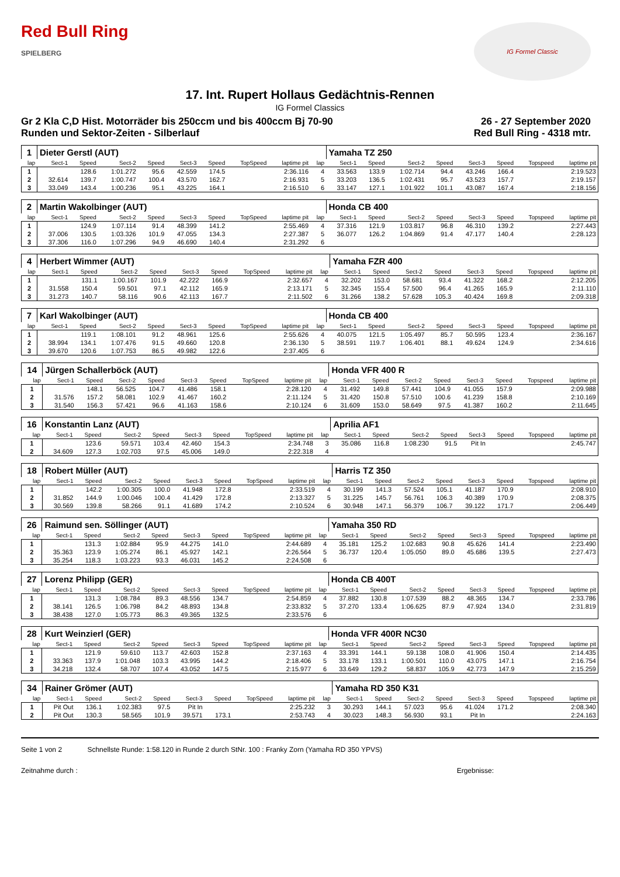Red Bull Ring
SPIELBERG
IG Formel Classic
17. Int. Rupert Hollaus Gedächtnis-Rennen
IG Formel Classics
Gr 2 Kla C,D Hist. Motorräder bis 250ccm und bis 400ccm Bj 70-90 26 - 27 September 2020
Runden und Sektor-Zeiten - Silberlauf Red Bull Ring - 4318 mtr.
| 1 | Dieter Gerstl (AUT) | | | | | | | | | Yamaha TZ 250 | | | | | | | |
| lap | Sect-1 | Speed | Sect-2 | Speed | Sect-3 | Speed | TopSpeed | laptime pit | lap | Sect-1 | Speed | Sect-2 | Speed | Sect-3 | Speed | Topspeed | laptime pit |
| 1 | | 128.6 | 1:01.272 | 95.6 | 42.559 | 174.5 | | 2:36.116 | 4 | 33.563 | 133.9 | 1:02.714 | 94.4 | 43.246 | 166.4 | | 2:19.523 |
| 2 | 32.614 | 139.7 | 1:00.747 | 100.4 | 43.570 | 162.7 | | 2:16.931 | 5 | 33.203 | 136.5 | 1:02.431 | 95.7 | 43.523 | 157.7 | | 2:19.157 |
| 3 | 33.049 | 143.4 | 1:00.236 | 95.1 | 43.225 | 164.1 | | 2:16.510 | 6 | 33.147 | 127.1 | 1:01.922 | 101.1 | 43.087 | 167.4 | | 2:18.156 |
| 2 | Martin Wakolbinger (AUT) | | | | | | | | | Honda CB 400 | | | | | | | |
| lap | Sect-1 | Speed | Sect-2 | Speed | Sect-3 | Speed | TopSpeed | laptime pit | lap | Sect-1 | Speed | Sect-2 | Speed | Sect-3 | Speed | Topspeed | laptime pit |
| 1 | | 124.9 | 1:07.114 | 91.4 | 48.399 | 141.2 | | 2:55.469 | 4 | 37.316 | 121.9 | 1:03.817 | 96.8 | 46.310 | 139.2 | | 2:27.443 |
| 2 | 37.006 | 130.5 | 1:03.326 | 101.9 | 47.055 | 134.3 | | 2:27.387 | 5 | 36.077 | 126.2 | 1:04.869 | 91.4 | 47.177 | 140.4 | | 2:28.123 |
| 3 | 37.306 | 116.0 | 1:07.296 | 94.9 | 46.690 | 140.4 | | 2:31.292 | 6 | | | | | | | | |
| 4 | Herbert Wimmer (AUT) | | | | | | | | | Yamaha FZR 400 | | | | | | | |
| lap | Sect-1 | Speed | Sect-2 | Speed | Sect-3 | Speed | TopSpeed | laptime pit | lap | Sect-1 | Speed | Sect-2 | Speed | Sect-3 | Speed | Topspeed | laptime pit |
| 1 | | 131.1 | 1:00.167 | 101.9 | 42.222 | 166.9 | | 2:32.657 | 4 | 32.202 | 153.0 | 58.681 | 93.4 | 41.322 | 168.2 | | 2:12.205 |
| 2 | 31.558 | 150.4 | 59.501 | 97.1 | 42.112 | 165.9 | | 2:13.171 | 5 | 32.345 | 155.4 | 57.500 | 96.4 | 41.265 | 165.9 | | 2:11.110 |
| 3 | 31.273 | 140.7 | 58.116 | 90.6 | 42.113 | 167.7 | | 2:11.502 | 6 | 31.266 | 138.2 | 57.628 | 105.3 | 40.424 | 169.8 | | 2:09.318 |
| 7 | Karl Wakolbinger (AUT) | | | | | | | | | Honda CB 400 | | | | | | | |
| lap | Sect-1 | Speed | Sect-2 | Speed | Sect-3 | Speed | TopSpeed | laptime pit | lap | Sect-1 | Speed | Sect-2 | Speed | Sect-3 | Speed | Topspeed | laptime pit |
| 1 | | 119.1 | 1:08.101 | 91.2 | 48.961 | 125.6 | | 2:55.626 | 4 | 40.075 | 121.5 | 1:05.497 | 85.7 | 50.595 | 123.4 | | 2:36.167 |
| 2 | 38.994 | 134.1 | 1:07.476 | 91.5 | 49.660 | 120.8 | | 2:36.130 | 5 | 38.591 | 119.7 | 1:06.401 | 88.1 | 49.624 | 124.9 | | 2:34.616 |
| 3 | 39.670 | 120.6 | 1:07.753 | 86.5 | 49.982 | 122.6 | | 2:37.405 | 6 | | | | | | | | |
| 14 | Jürgen Schallerböck (AUT) | | | | | | | | | Honda VFR 400 R | | | | | | | |
| lap | Sect-1 | Speed | Sect-2 | Speed | Sect-3 | Speed | TopSpeed | laptime pit | lap | Sect-1 | Speed | Sect-2 | Speed | Sect-3 | Speed | Topspeed | laptime pit |
| 1 | | 148.1 | 56.525 | 104.7 | 41.486 | 158.1 | | 2:28.120 | 4 | 31.492 | 149.8 | 57.441 | 104.9 | 41.055 | 157.9 | | 2:09.988 |
| 2 | 31.576 | 157.2 | 58.081 | 102.9 | 41.467 | 160.2 | | 2:11.124 | 5 | 31.420 | 150.8 | 57.510 | 100.6 | 41.239 | 158.8 | | 2:10.169 |
| 3 | 31.540 | 156.3 | 57.421 | 96.6 | 41.163 | 158.6 | | 2:10.124 | 6 | 31.609 | 153.0 | 58.649 | 97.5 | 41.387 | 160.2 | | 2:11.645 |
| 16 | Konstantin Lanz (AUT) | | | | | | | | | Aprilia AF1 | | | | | | | |
| lap | Sect-1 | Speed | Sect-2 | Speed | Sect-3 | Speed | TopSpeed | laptime pit | lap | Sect-1 | Speed | Sect-2 | Speed | Sect-3 | Speed | Topspeed | laptime pit |
| 1 | | 123.6 | 59.571 | 103.4 | 42.460 | 154.3 | | 2:34.748 | 3 | 35.086 | 116.8 | 1:08.230 | 91.5 | Pit In | | | 2:45.747 |
| 2 | 34.609 | 127.3 | 1:02.703 | 97.5 | 45.006 | 149.0 | | 2:22.318 | 4 | | | | | | | | |
| 18 | Robert Müller (AUT) | | | | | | | | | Harris TZ 350 | | | | | | | |
| lap | Sect-1 | Speed | Sect-2 | Speed | Sect-3 | Speed | TopSpeed | laptime pit | lap | Sect-1 | Speed | Sect-2 | Speed | Sect-3 | Speed | Topspeed | laptime pit |
| 1 | | 142.2 | 1:00.305 | 100.0 | 41.948 | 172.8 | | 2:33.519 | 4 | 30.199 | 141.3 | 57.524 | 105.1 | 41.187 | 170.9 | | 2:08.910 |
| 2 | 31.852 | 144.9 | 1:00.046 | 100.4 | 41.429 | 172.8 | | 2:13.327 | 5 | 31.225 | 145.7 | 56.761 | 106.3 | 40.389 | 170.9 | | 2:08.375 |
| 3 | 30.569 | 139.8 | 58.266 | 91.1 | 41.689 | 174.2 | | 2:10.524 | 6 | 30.948 | 147.1 | 56.379 | 106.7 | 39.122 | 171.7 | | 2:06.449 |
| 26 | Raimund sen. Söllinger (AUT) | | | | | | | | | Yamaha 350 RD | | | | | | | |
| lap | Sect-1 | Speed | Sect-2 | Speed | Sect-3 | Speed | TopSpeed | laptime pit | lap | Sect-1 | Speed | Sect-2 | Speed | Sect-3 | Speed | Topspeed | laptime pit |
| 1 | | 131.3 | 1:02.884 | 95.9 | 44.275 | 141.0 | | 2:44.689 | 4 | 35.181 | 125.2 | 1:02.683 | 90.8 | 45.626 | 141.4 | | 2:23.490 |
| 2 | 35.363 | 123.9 | 1:05.274 | 86.1 | 45.927 | 142.1 | | 2:26.564 | 5 | 36.737 | 120.4 | 1:05.050 | 89.0 | 45.686 | 139.5 | | 2:27.473 |
| 3 | 35.254 | 118.3 | 1:03.223 | 93.3 | 46.031 | 145.2 | | 2:24.508 | 6 | | | | | | | | |
| 27 | Lorenz Philipp (GER) | | | | | | | | | Honda CB 400T | | | | | | | |
| lap | Sect-1 | Speed | Sect-2 | Speed | Sect-3 | Speed | TopSpeed | laptime pit | lap | Sect-1 | Speed | Sect-2 | Speed | Sect-3 | Speed | Topspeed | laptime pit |
| 1 | | 131.3 | 1:08.784 | 89.3 | 48.556 | 134.7 | | 2:54.859 | 4 | 37.882 | 130.8 | 1:07.539 | 88.2 | 48.365 | 134.7 | | 2:33.786 |
| 2 | 38.141 | 126.5 | 1:06.798 | 84.2 | 48.893 | 134.8 | | 2:33.832 | 5 | 37.270 | 133.4 | 1:06.625 | 87.9 | 47.924 | 134.0 | | 2:31.819 |
| 3 | 38.438 | 127.0 | 1:05.773 | 86.3 | 49.365 | 132.5 | | 2:33.576 | 6 | | | | | | | | |
| 28 | Kurt Weinzierl (GER) | | | | | | | | | Honda VFR 400R NC30 | | | | | | | |
| lap | Sect-1 | Speed | Sect-2 | Speed | Sect-3 | Speed | TopSpeed | laptime pit | lap | Sect-1 | Speed | Sect-2 | Speed | Sect-3 | Speed | Topspeed | laptime pit |
| 1 | | 121.9 | 59.610 | 113.7 | 42.603 | 152.8 | | 2:37.163 | 4 | 33.391 | 144.1 | 59.138 | 108.0 | 41.906 | 150.4 | | 2:14.435 |
| 2 | 33.363 | 137.9 | 1:01.048 | 103.3 | 43.995 | 144.2 | | 2:18.406 | 5 | 33.178 | 133.1 | 1:00.501 | 110.0 | 43.075 | 147.1 | | 2:16.754 |
| 3 | 34.218 | 132.4 | 58.707 | 107.4 | 43.052 | 147.5 | | 2:15.977 | 6 | 33.649 | 129.2 | 58.837 | 105.9 | 42.773 | 147.9 | | 2:15.259 |
| 34 | Rainer Grömer (AUT) | | | | | | | | | Yamaha RD 350 K31 | | | | | | | |
| lap | Sect-1 | Speed | Sect-2 | Speed | Sect-3 | Speed | TopSpeed | laptime pit | lap | Sect-1 | Speed | Sect-2 | Speed | Sect-3 | Speed | Topspeed | laptime pit |
| 1 | Pit Out | 136.1 | 1:02.383 | 97.5 | Pit In | | | 2:25.232 | 3 | 30.293 | 144.1 | 57.023 | 95.6 | 41.024 | 171.2 | | 2:08.340 |
| 2 | Pit Out | 130.3 | 58.565 | 101.9 | 39.571 | 173.1 | | 2:53.743 | 4 | 30.023 | 148.3 | 56.930 | 93.1 | Pit In | | | 2:24.163 |
Seite 1 von 2 Schnellste Runde: 1:58.120 in Runde 2 durch StNr. 100 : Franky Zorn (Yamaha RD 350 YPVS)
Zeitnahme durch : Ergebnisse: